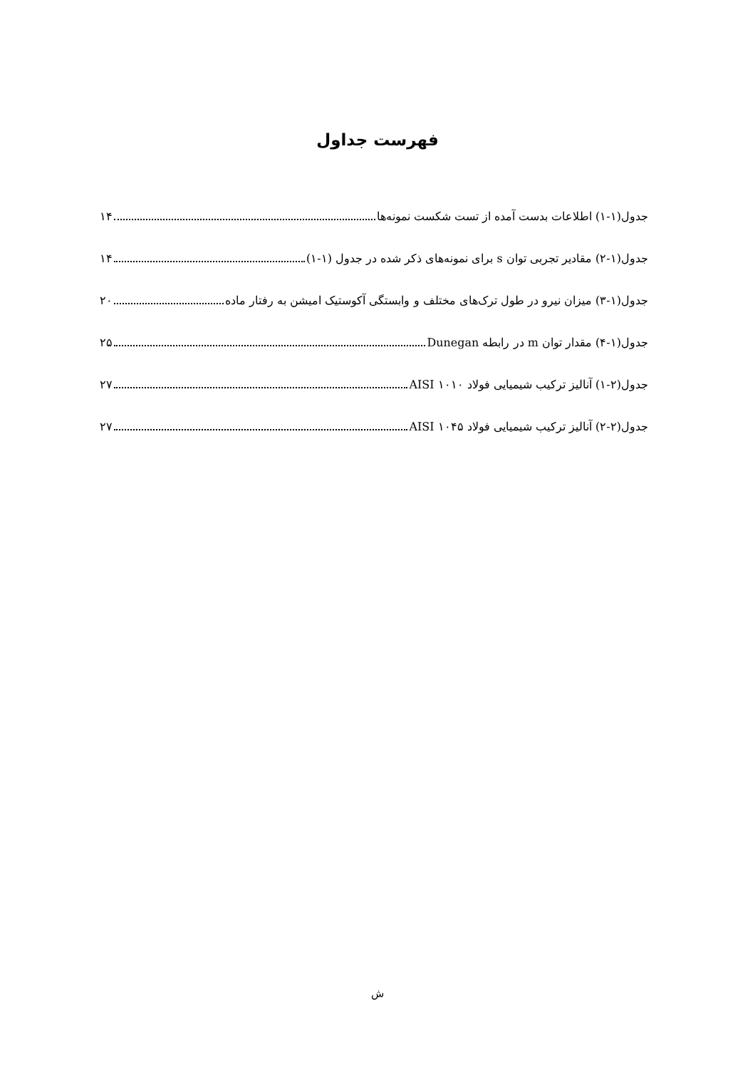فهرست جداول
جدول(۱-۱) اطلاعات بدست آمده از تست شکست نمونه‌ها ۱۴
جدول(۱-۲) مقادیر تجربی توان s برای نمونه‌های ذکر شده در جدول (۱-۱) ۱۴
جدول(۱-۳) میزان نیرو در طول ترک‌های مختلف و وابستگی آکوستیک امیشن به رفتار ماده ۲۰
جدول(۱-۴) مقدار توان m در رابطه Dunegan ۲۵
جدول(۲-۱) آنالیز ترکیب شیمیایی فولاد ۱۰۱۰ AISI ۲۷
جدول(۲-۲) آنالیز ترکیب شیمیایی فولاد ۱۰۴۵ AISI ۲۷
ش